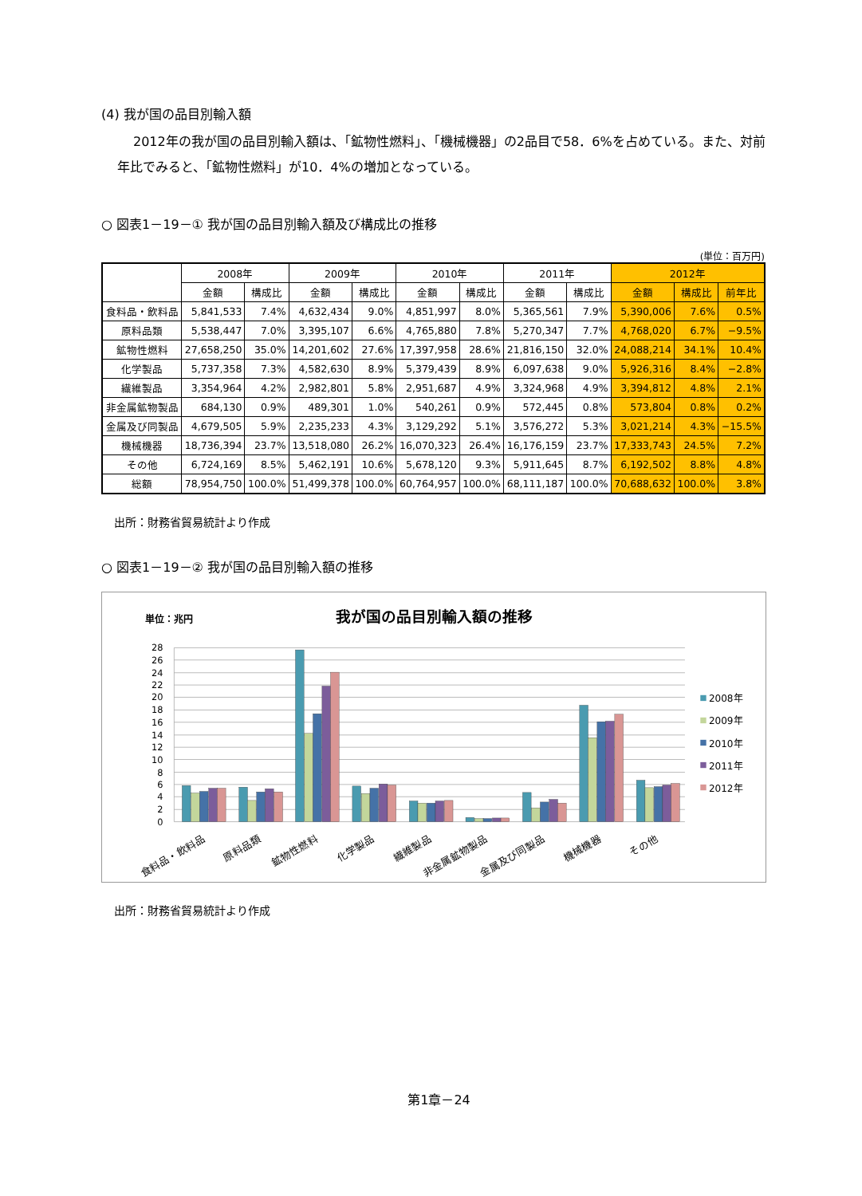(4) 我が国の品目別輸入額
2012年の我が国の品目別輸入額は、「鉱物性燃料」、「機械機器」の2品目で58．6%を占めている。また、対前年比でみると、「鉱物性燃料」が10．4%の増加となっている。
○ 図表1－19－① 我が国の品目別輸入額及び構成比の推移
(単位：百万円)
| | 2008年 | | 2009年 | | 2010年 | | 2011年 | | 2012年 | | |
| --- | --- | --- | --- | --- | --- | --- | --- | --- | --- | --- | --- |
| | 金額 | 構成比 | 金額 | 構成比 | 金額 | 構成比 | 金額 | 構成比 | 金額 | 構成比 | 前年比 |
| 食料品・飲料品 | 5,841,533 | 7.4% | 4,632,434 | 9.0% | 4,851,997 | 8.0% | 5,365,561 | 7.9% | 5,390,006 | 7.6% | 0.5% |
| 原料品類 | 5,538,447 | 7.0% | 3,395,107 | 6.6% | 4,765,880 | 7.8% | 5,270,347 | 7.7% | 4,768,020 | 6.7% | −9.5% |
| 鉱物性燃料 | 27,658,250 | 35.0% | 14,201,602 | 27.6% | 17,397,958 | 28.6% | 21,816,150 | 32.0% | 24,088,214 | 34.1% | 10.4% |
| 化学製品 | 5,737,358 | 7.3% | 4,582,630 | 8.9% | 5,379,439 | 8.9% | 6,097,638 | 9.0% | 5,926,316 | 8.4% | −2.8% |
| 繊維製品 | 3,354,964 | 4.2% | 2,982,801 | 5.8% | 2,951,687 | 4.9% | 3,324,968 | 4.9% | 3,394,812 | 4.8% | 2.1% |
| 非金属鉱物製品 | 684,130 | 0.9% | 489,301 | 1.0% | 540,261 | 0.9% | 572,445 | 0.8% | 573,804 | 0.8% | 0.2% |
| 金属及び同製品 | 4,679,505 | 5.9% | 2,235,233 | 4.3% | 3,129,292 | 5.1% | 3,576,272 | 5.3% | 3,021,214 | 4.3% | −15.5% |
| 機械機器 | 18,736,394 | 23.7% | 13,518,080 | 26.2% | 16,070,323 | 26.4% | 16,176,159 | 23.7% | 17,333,743 | 24.5% | 7.2% |
| その他 | 6,724,169 | 8.5% | 5,462,191 | 10.6% | 5,678,120 | 9.3% | 5,911,645 | 8.7% | 6,192,502 | 8.8% | 4.8% |
| 総額 | 78,954,750 | 100.0% | 51,499,378 | 100.0% | 60,764,957 | 100.0% | 68,111,187 | 100.0% | 70,688,632 | 100.0% | 3.8% |
出所：財務省貿易統計より作成
○ 図表1－19－② 我が国の品目別輸入額の推移
単位：兆円
我が国の品目別輸入額の推移
28
26
24
22
20
18
16
14
12
10
8
6
4
2
0
食料品・飲料品
原料品類
鉱物性燃料
化学製品
繊維製品
非金属鉱物製品
金属及び同製品
機械機器
その他
2008年
2009年
2010年
2011年
2012年
出所：財務省貿易統計より作成
第1章－24